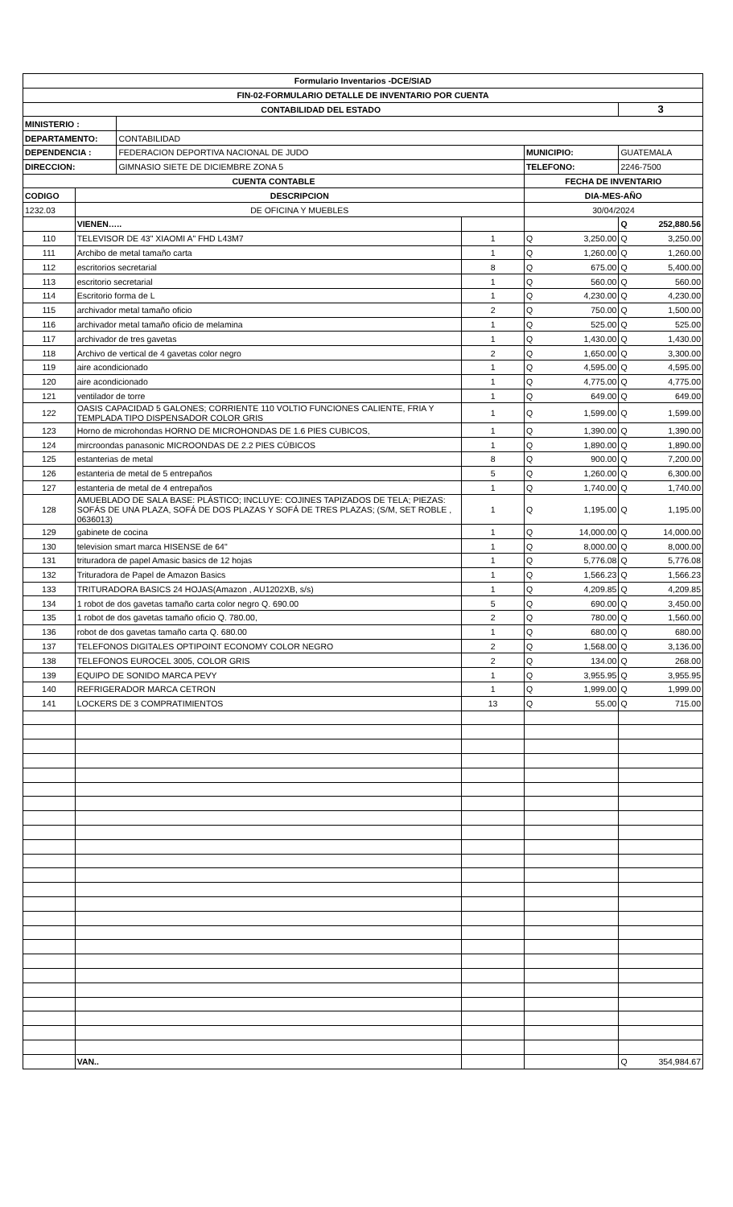| Formulario Inventarios -DCE/SIAD | | | | | |
| --- | --- | --- | --- | --- | --- |
| FIN-02-FORMULARIO DETALLE DE INVENTARIO POR CUENTA | | | | | |
| CONTABILIDAD DEL ESTADO | | | | | 3 |
| MINISTERIO : | | | | | |
| DEPARTAMENTO: | | CONTABILIDAD | | | |
| DEPENDENCIA : | | FEDERACION DEPORTIVA NACIONAL DE JUDO | | MUNICIPIO: | GUATEMALA |
| DIRECCION: | | GIMNASIO SIETE DE DICIEMBRE ZONA 5 | | TELEFONO: | 2246-7500 |
| CUENTA CONTABLE | | | | FECHA DE INVENTARIO | |
| CODIGO | DESCRIPCION | | | DIA-MES-AÑO | |
| 1232.03 | DE OFICINA Y MUEBLES | | | 30/04/2024 | |
| | VIENEN….. | | | | Q 252,880.56 |
| 110 | TELEVISOR DE 43" XIAOMI A" FHD L43M7 | | 1 | Q 3,250.00 | Q 3,250.00 |
| 111 | Archibo de metal tamaño carta | | 1 | Q 1,260.00 | Q 1,260.00 |
| 112 | escritorios secretarial | | 8 | Q 675.00 | Q 5,400.00 |
| 113 | escritorio secretarial | | 1 | Q 560.00 | Q 560.00 |
| 114 | Escritorio forma de L | | 1 | Q 4,230.00 | Q 4,230.00 |
| 115 | archivador metal tamaño oficio | | 2 | Q 750.00 | Q 1,500.00 |
| 116 | archivador metal tamaño oficio de melamina | | 1 | Q 525.00 | Q 525.00 |
| 117 | archivador de tres gavetas | | 1 | Q 1,430.00 | Q 1,430.00 |
| 118 | Archivo de vertical de 4 gavetas color negro | | 2 | Q 1,650.00 | Q 3,300.00 |
| 119 | aire acondicionado | | 1 | Q 4,595.00 | Q 4,595.00 |
| 120 | aire acondicionado | | 1 | Q 4,775.00 | Q 4,775.00 |
| 121 | ventilador de torre | | 1 | Q 649.00 | Q 649.00 |
| 122 | OASIS CAPACIDAD 5 GALONES; CORRIENTE 110 VOLTIO FUNCIONES CALIENTE, FRIA Y TEMPLADA TIPO DISPENSADOR COLOR GRIS | | 1 | Q 1,599.00 | Q 1,599.00 |
| 123 | Horno de microhondas HORNO DE MICROHONDAS DE 1.6 PIES CUBICOS, | | 1 | Q 1,390.00 | Q 1,390.00 |
| 124 | mircroondas panasonic MICROONDAS DE 2.2 PIES CÚBICOS | | 1 | Q 1,890.00 | Q 1,890.00 |
| 125 | estanterias de metal | | 8 | Q 900.00 | Q 7,200.00 |
| 126 | estanteria de metal de 5 entrepaños | | 5 | Q 1,260.00 | Q 6,300.00 |
| 127 | estanteria de metal de 4 entrepaños | | 1 | Q 1,740.00 | Q 1,740.00 |
| 128 | AMUEBLADO DE SALA BASE: PLÁSTICO; INCLUYE: COJINES TAPIZADOS DE TELA; PIEZAS: SOFÁS DE UNA PLAZA, SOFÁ DE DOS PLAZAS Y SOFÁ DE TRES PLAZAS; (S/M, SET ROBLE , 0636013) | | 1 | Q 1,195.00 | Q 1,195.00 |
| 129 | gabinete de cocina | | 1 | Q 14,000.00 | Q 14,000.00 |
| 130 | television smart marca HISENSE de 64" | | 1 | Q 8,000.00 | Q 8,000.00 |
| 131 | trituradora de papel Amasic basics de 12 hojas | | 1 | Q 5,776.08 | Q 5,776.08 |
| 132 | Trituradora de Papel de Amazon Basics | | 1 | Q 1,566.23 | Q 1,566.23 |
| 133 | TRITURADORA BASICS 24 HOJAS(Amazon , AU1202XB, s/s) | | 1 | Q 4,209.85 | Q 4,209.85 |
| 134 | 1 robot de dos gavetas tamaño carta color negro Q. 690.00 | | 5 | Q 690.00 | Q 3,450.00 |
| 135 | 1 robot de dos gavetas tamaño oficio Q. 780.00, | | 2 | Q 780.00 | Q 1,560.00 |
| 136 | robot de dos gavetas tamaño carta Q. 680.00 | | 1 | Q 680.00 | Q 680.00 |
| 137 | TELEFONOS DIGITALES OPTIPOINT ECONOMY COLOR NEGRO | | 2 | Q 1,568.00 | Q 3,136.00 |
| 138 | TELEFONOS EUROCEL 3005, COLOR GRIS | | 2 | Q 134.00 | Q 268.00 |
| 139 | EQUIPO DE SONIDO MARCA PEVY | | 1 | Q 3,955.95 | Q 3,955.95 |
| 140 | REFRIGERADOR MARCA CETRON | | 1 | Q 1,999.00 | Q 1,999.00 |
| 141 | LOCKERS DE 3 COMPRATIMIENTOS | | 13 | Q 55.00 | Q 715.00 |
| | VAN.. | | | | Q 354,984.67 |